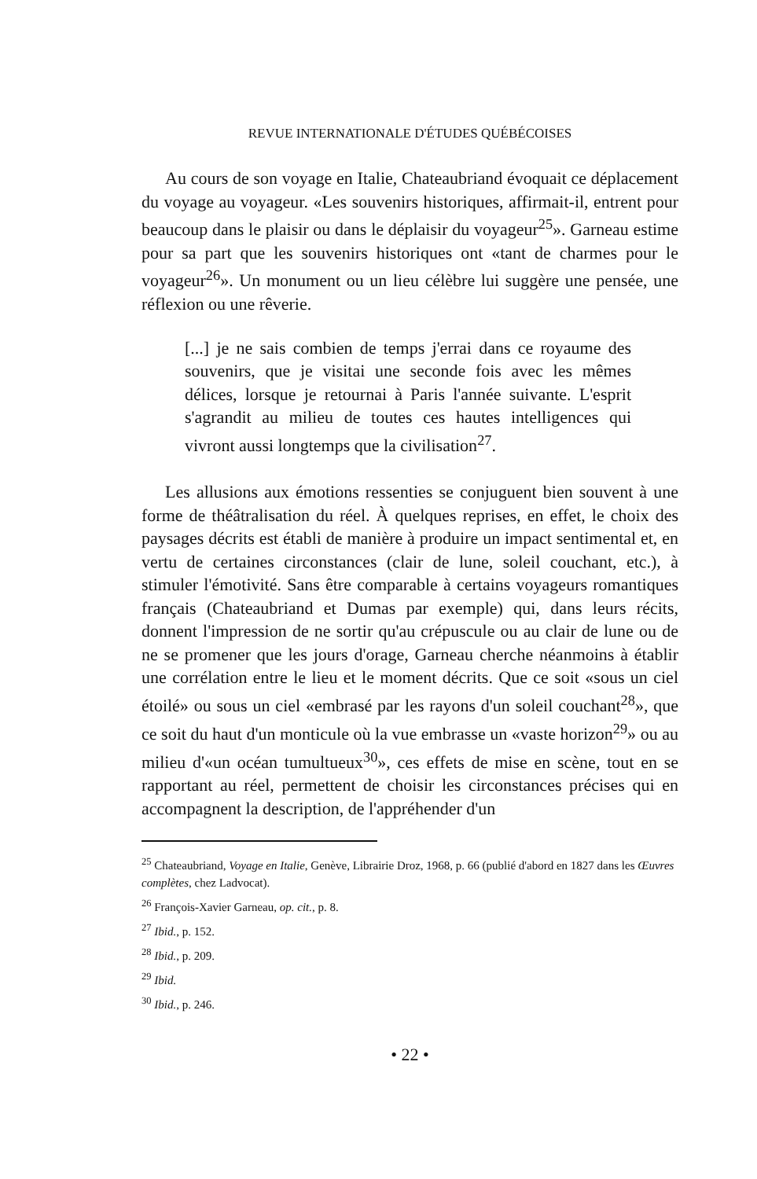REVUE INTERNATIONALE D'ÉTUDES QUÉBÉCOISES
Au cours de son voyage en Italie, Chateaubriand évoquait ce déplacement du voyage au voyageur. «Les souvenirs historiques, affirmait-il, entrent pour beaucoup dans le plaisir ou dans le déplaisir du voyageur<sup>25</sup>». Garneau estime pour sa part que les souvenirs historiques ont «tant de charmes pour le voyageur<sup>26</sup>». Un monument ou un lieu célèbre lui suggère une pensée, une réflexion ou une rêverie.
[...] je ne sais combien de temps j'errai dans ce royaume des souvenirs, que je visitai une seconde fois avec les mêmes délices, lorsque je retournai à Paris l'année suivante. L'esprit s'agrandit au milieu de toutes ces hautes intelligences qui vivront aussi longtemps que la civilisation<sup>27</sup>.
Les allusions aux émotions ressenties se conjuguent bien souvent à une forme de théâtralisation du réel. À quelques reprises, en effet, le choix des paysages décrits est établi de manière à produire un impact sentimental et, en vertu de certaines circonstances (clair de lune, soleil couchant, etc.), à stimuler l'émotivité. Sans être comparable à certains voyageurs romantiques français (Chateaubriand et Dumas par exemple) qui, dans leurs récits, donnent l'impression de ne sortir qu'au crépuscule ou au clair de lune ou de ne se promener que les jours d'orage, Garneau cherche néanmoins à établir une corrélation entre le lieu et le moment décrits. Que ce soit «sous un ciel étoilé» ou sous un ciel «embrasé par les rayons d'un soleil couchant<sup>28</sup>», que ce soit du haut d'un monticule où la vue embrasse un «vaste horizon<sup>29</sup>» ou au milieu d'«un océan tumultueux<sup>30</sup>», ces effets de mise en scène, tout en se rapportant au réel, permettent de choisir les circonstances précises qui en accompagnent la description, de l'appréhender d'un
<sup>25</sup> Chateaubriand, Voyage en Italie, Genève, Librairie Droz, 1968, p. 66 (publié d'abord en 1827 dans les Œuvres complètes, chez Ladvocat).
<sup>26</sup> François-Xavier Garneau, op. cit., p. 8.
<sup>27</sup> Ibid., p. 152.
<sup>28</sup> Ibid., p. 209.
<sup>29</sup> Ibid.
<sup>30</sup> Ibid., p. 246.
• 22 •